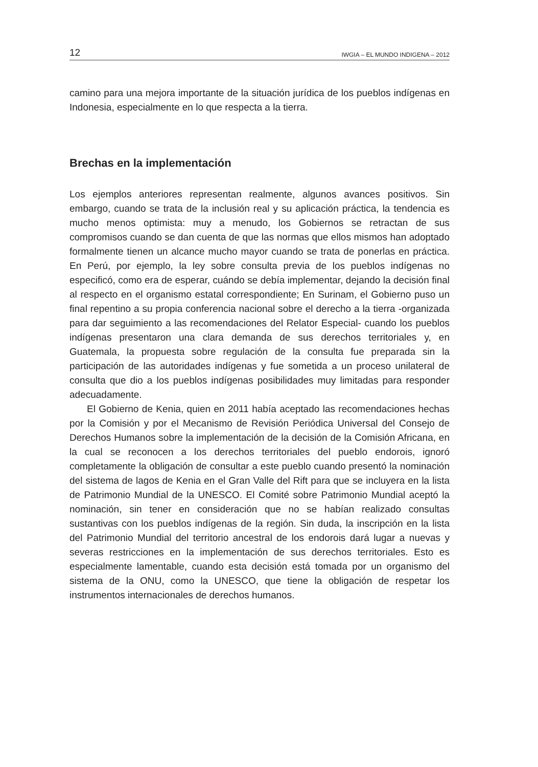12 IWGIA – EL MUNDO INDIGENA – 2012
camino para una mejora importante de la situación jurídica de los pueblos indígenas en Indonesia, especialmente en lo que respecta a la tierra.
Brechas en la implementación
Los ejemplos anteriores representan realmente, algunos avances positivos. Sin embargo, cuando se trata de la inclusión real y su aplicación práctica, la tendencia es mucho menos optimista: muy a menudo, los Gobiernos se retractan de sus compromisos cuando se dan cuenta de que las normas que ellos mismos han adoptado formalmente tienen un alcance mucho mayor cuando se trata de ponerlas en práctica. En Perú, por ejemplo, la ley sobre consulta previa de los pueblos indígenas no especificó, como era de esperar, cuándo se debía implementar, dejando la decisión final al respecto en el organismo estatal correspondiente; En Surinam, el Gobierno puso un final repentino a su propia conferencia nacional sobre el derecho a la tierra -organizada para dar seguimiento a las recomendaciones del Relator Especial- cuando los pueblos indígenas presentaron una clara demanda de sus derechos territoriales y, en Guatemala, la propuesta sobre regulación de la consulta fue preparada sin la participación de las autoridades indígenas y fue sometida a un proceso unilateral de consulta que dio a los pueblos indígenas posibilidades muy limitadas para responder adecuadamente.
El Gobierno de Kenia, quien en 2011 había aceptado las recomendaciones hechas por la Comisión y por el Mecanismo de Revisión Periódica Universal del Consejo de Derechos Humanos sobre la implementación de la decisión de la Comisión Africana, en la cual se reconocen a los derechos territoriales del pueblo endorois, ignoró completamente la obligación de consultar a este pueblo cuando presentó la nominación del sistema de lagos de Kenia en el Gran Valle del Rift para que se incluyera en la lista de Patrimonio Mundial de la UNESCO. El Comité sobre Patrimonio Mundial aceptó la nominación, sin tener en consideración que no se habían realizado consultas sustantivas con los pueblos indígenas de la región. Sin duda, la inscripción en la lista del Patrimonio Mundial del territorio ancestral de los endorois dará lugar a nuevas y severas restricciones en la implementación de sus derechos territoriales. Esto es especialmente lamentable, cuando esta decisión está tomada por un organismo del sistema de la ONU, como la UNESCO, que tiene la obligación de respetar los instrumentos internacionales de derechos humanos.